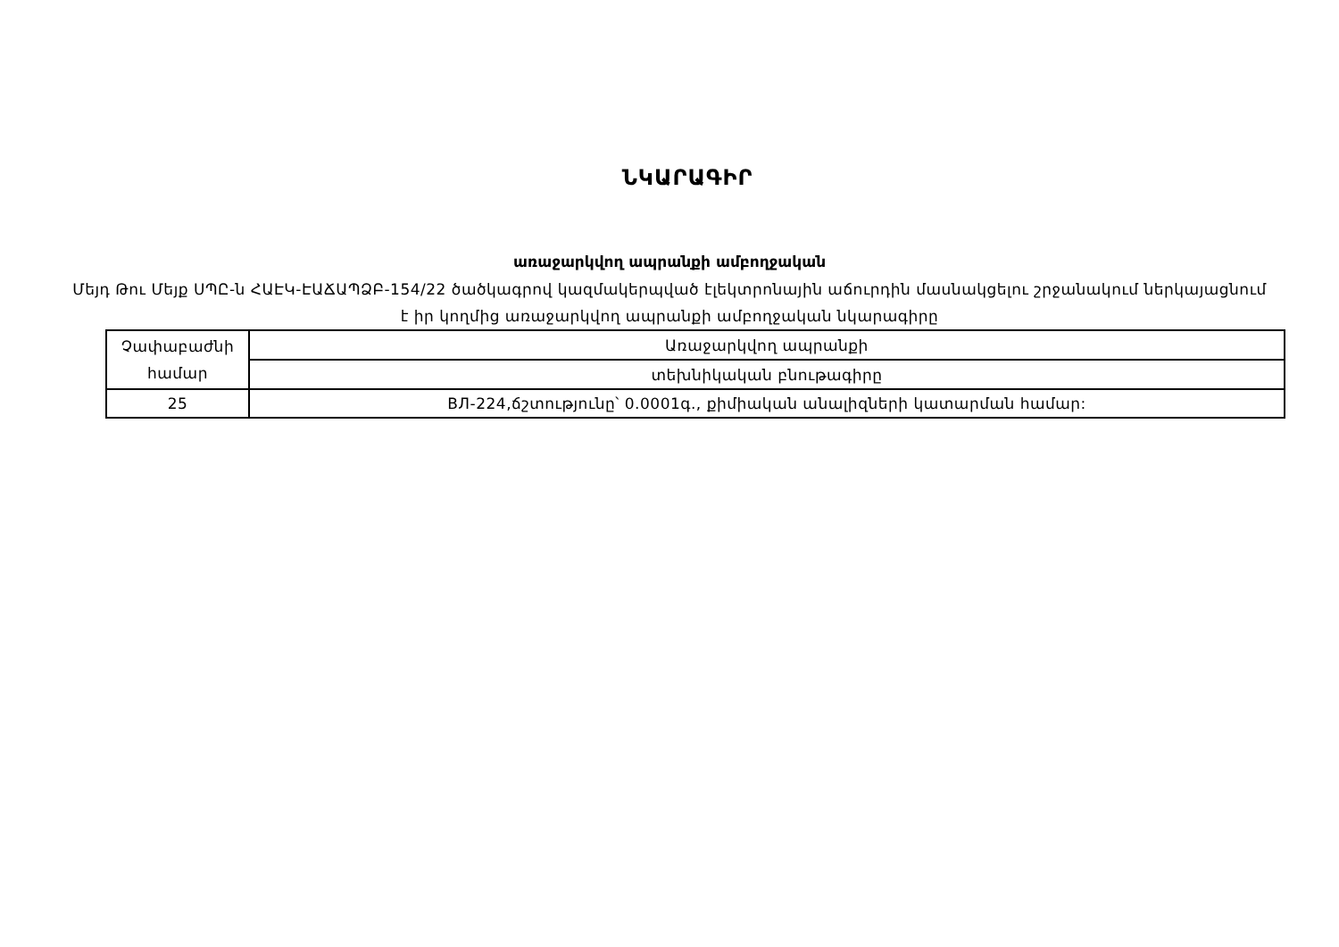ՆԿԱՐԱԳԻՐ
առաջարկվող ապրանքի ամբողջական
Մեյդ Թու Մեյք ՍՊԸ-ն ՀԱԷԿ-ԷԱՃԱՊՁԲ-154/22 ծածկագրով կազմակերպված էլեկտրոնային աճուրդին մասնակցելու շրջանակում ներկայացնում է իր կողմից առաջարկվող ապրանքի ամբողջական նկարագիրը
| Չափաբաժնի համար | Առաջարկվող ապրանքի |
| | տեխնիկական բնութագիրը |
| 25 | ВЛ-224,ճշտությունը՝ 0.0001գ., քիմիական անալիզների կատարման համար: |